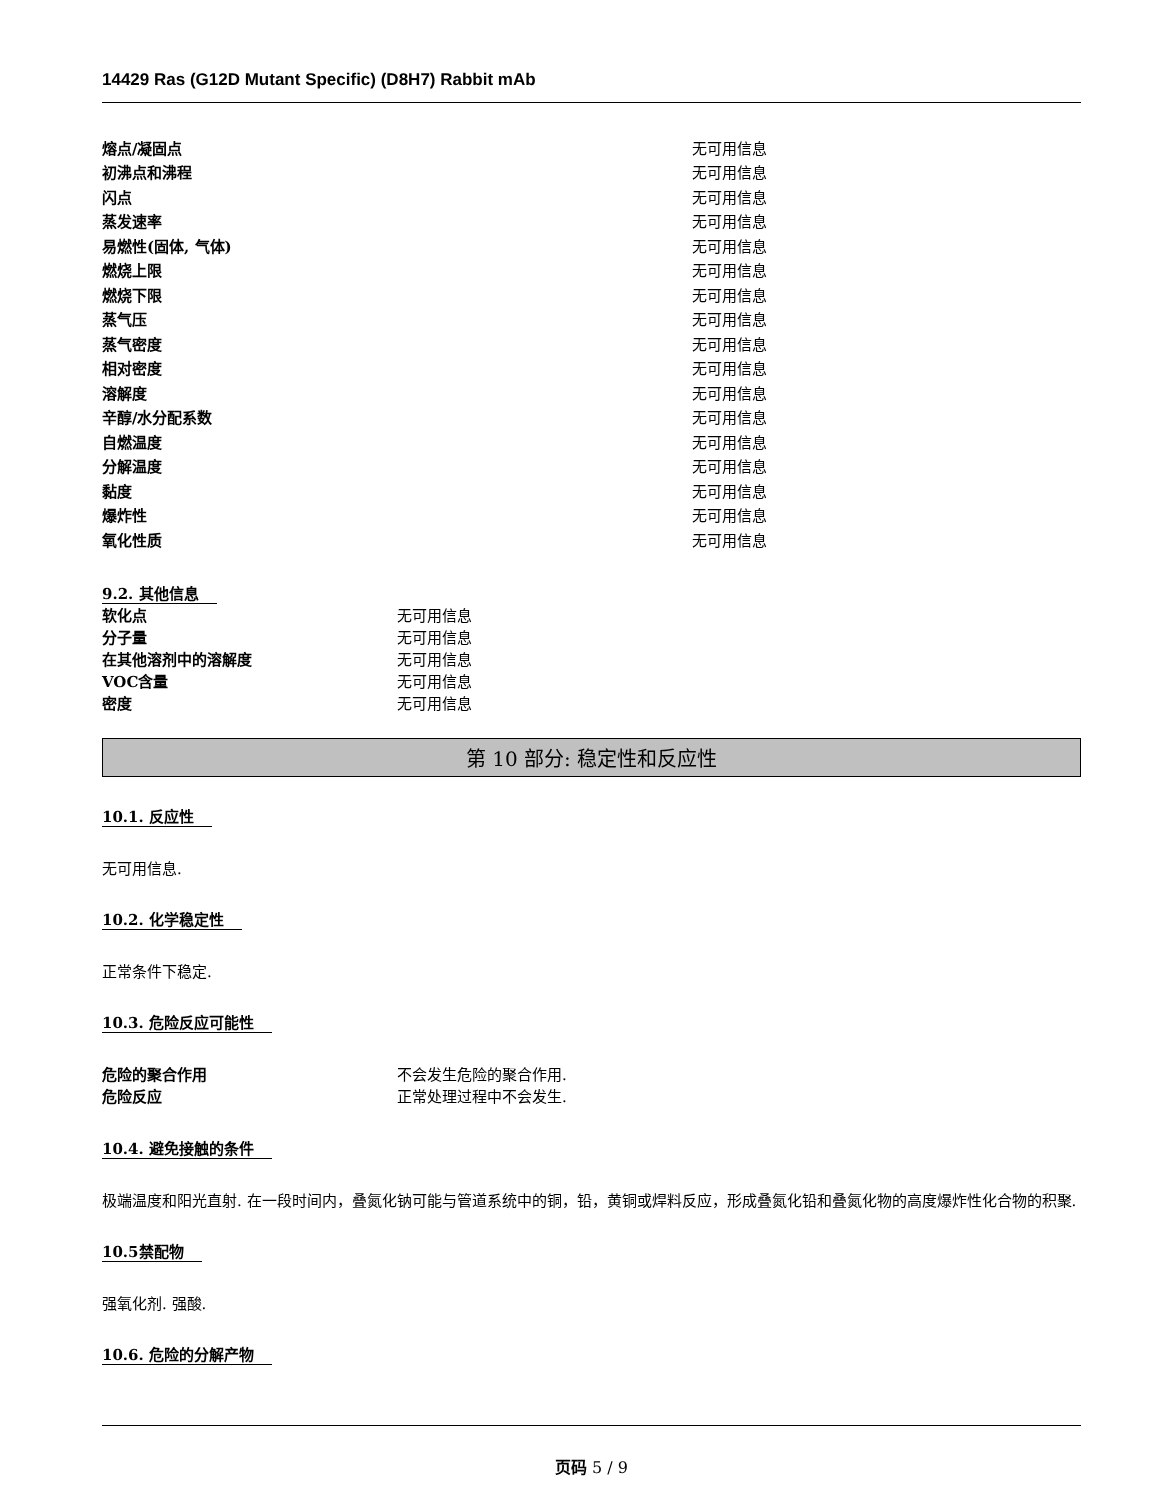14429 Ras (G12D Mutant Specific) (D8H7) Rabbit mAb
| 熔点/凝固点 | 无可用信息 |
| 初沸点和沸程 | 无可用信息 |
| 闪点 | 无可用信息 |
| 蒸发速率 | 无可用信息 |
| 易燃性(固体, 气体) | 无可用信息 |
| 燃烧上限 | 无可用信息 |
| 燃烧下限 | 无可用信息 |
| 蒸气压 | 无可用信息 |
| 蒸气密度 | 无可用信息 |
| 相对密度 | 无可用信息 |
| 溶解度 | 无可用信息 |
| 辛醇/水分配系数 | 无可用信息 |
| 自燃温度 | 无可用信息 |
| 分解温度 | 无可用信息 |
| 黏度 | 无可用信息 |
| 爆炸性 | 无可用信息 |
| 氧化性质 | 无可用信息 |
9.2. 其他信息
| 软化点 | 无可用信息 |
| 分子量 | 无可用信息 |
| 在其他溶剂中的溶解度 | 无可用信息 |
| VOC含量 | 无可用信息 |
| 密度 | 无可用信息 |
第 10 部分: 稳定性和反应性
10.1. 反应性
无可用信息.
10.2. 化学稳定性
正常条件下稳定.
10.3. 危险反应可能性
| 危险的聚合作用 | 不会发生危险的聚合作用. |
| 危险反应 | 正常处理过程中不会发生. |
10.4. 避免接触的条件
极端温度和阳光直射. 在一段时间内，叠氮化钠可能与管道系统中的铜，铅，黄铜或焊料反应，形成叠氮化铅和叠氮化物的高度爆炸性化合物的积聚.
10.5禁配物
强氧化剂. 强酸.
10.6. 危险的分解产物
页码 5 / 9